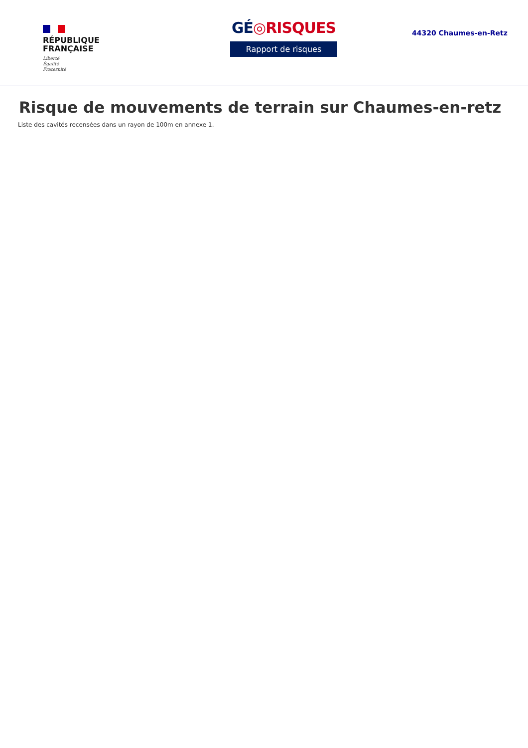RÉPUBLIQUE
FRANÇAISE
Liberté
Égalité
Fraternité
GÉ◎RISQUES
Rapport de risques
44320 Chaumes-en-Retz
Risque de mouvements de terrain sur Chaumes-en-retz
Liste des cavités recensées dans un rayon de 100m en annexe 1.